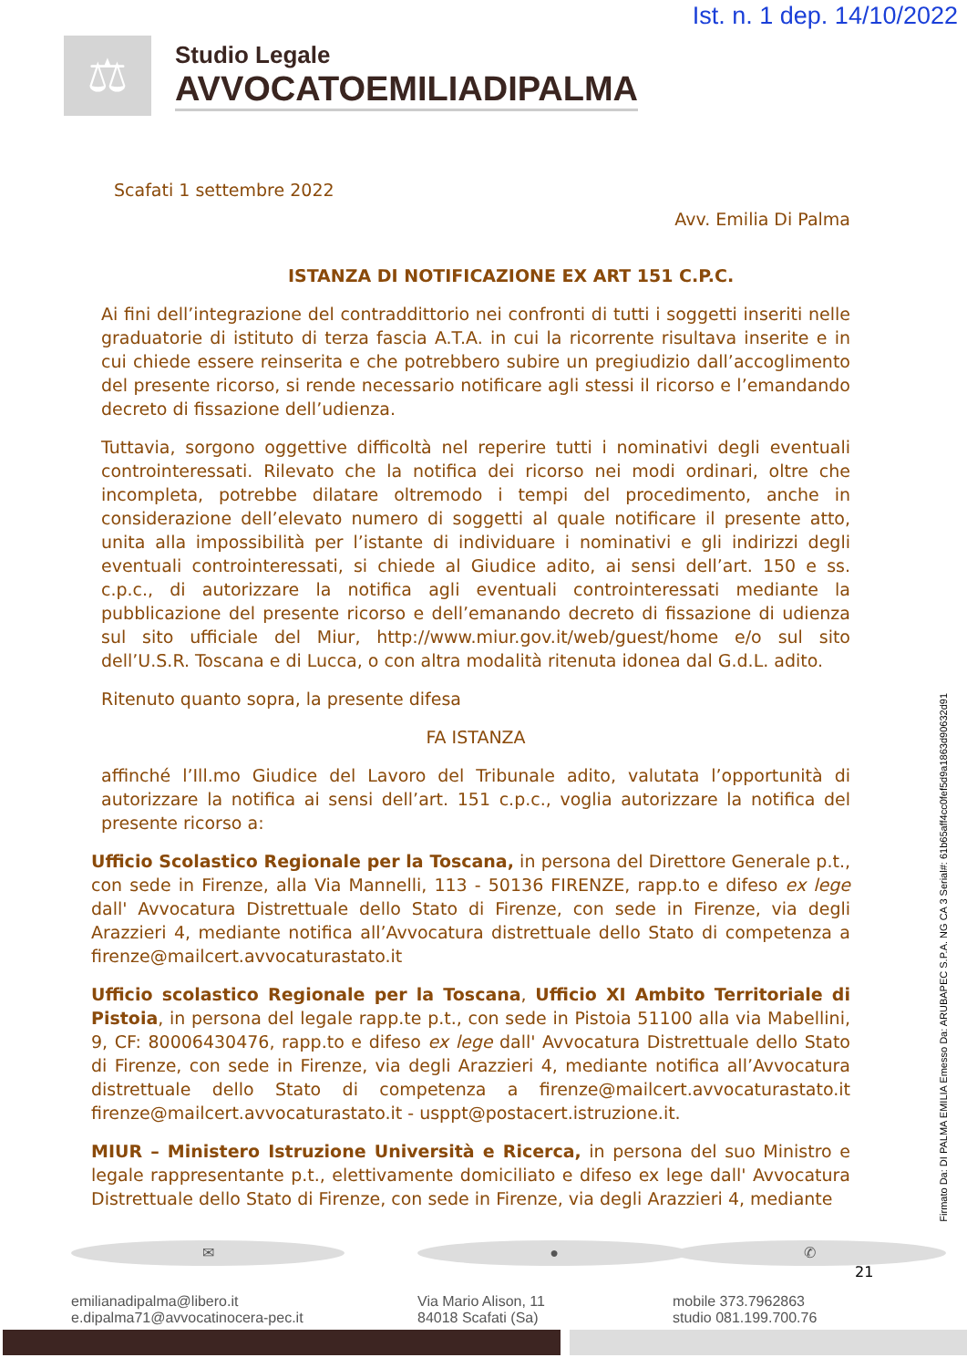Ist. n. 1 dep. 14/10/2022
⚖
Studio Legale
AVVOCATOEMILIADIPALMA
Scafati 1 settembre 2022
Avv. Emilia Di Palma
ISTANZA DI NOTIFICAZIONE EX ART 151 C.P.C.
Ai fini dell’integrazione del contraddittorio nei confronti di tutti i soggetti inseriti nelle graduatorie di istituto di terza fascia A.T.A. in cui la ricorrente risultava inserite e in cui chiede essere reinserita e che potrebbero subire un pregiudizio dall’accoglimento del presente ricorso, si rende necessario notificare agli stessi il ricorso e l’emandando decreto di fissazione dell’udienza.
Tuttavia, sorgono oggettive difficoltà nel reperire tutti i nominativi degli eventuali controinteressati. Rilevato che la notifica dei ricorso nei modi ordinari, oltre che incompleta, potrebbe dilatare oltremodo i tempi del procedimento, anche in considerazione dell’elevato numero di soggetti al quale notificare il presente atto, unita alla impossibilità per l’istante di individuare i nominativi e gli indirizzi degli eventuali controinteressati, si chiede al Giudice adito, ai sensi dell’art. 150 e ss. c.p.c., di autorizzare la notifica agli eventuali controinteressati mediante la pubblicazione del presente ricorso e dell’emanando decreto di fissazione di udienza sul sito ufficiale del Miur, http://www.miur.gov.it/web/guest/home e/o sul sito dell’U.S.R. Toscana e di Lucca, o con altra modalità ritenuta idonea dal G.d.L. adito.
Ritenuto quanto sopra, la presente difesa
FA ISTANZA
affinché l’Ill.mo Giudice del Lavoro del Tribunale adito, valutata l’opportunità di autorizzare la notifica ai sensi dell’art. 151 c.p.c., voglia autorizzare la notifica del presente ricorso a:
Ufficio Scolastico Regionale per la Toscana, in persona del Direttore Generale p.t., con sede in Firenze, alla Via Mannelli, 113 - 50136 FIRENZE, rapp.to e difeso ex lege dall' Avvocatura Distrettuale dello Stato di Firenze, con sede in Firenze, via degli Arazzieri 4, mediante notifica all’Avvocatura distrettuale dello Stato di competenza a firenze@mailcert.avvocaturastato.it
Ufficio scolastico Regionale per la Toscana, Ufficio XI Ambito Territoriale di Pistoia, in persona del legale rapp.te p.t., con sede in Pistoia 51100 alla via Mabellini, 9, CF: 80006430476, rapp.to e difeso ex lege dall' Avvocatura Distrettuale dello Stato di Firenze, con sede in Firenze, via degli Arazzieri 4, mediante notifica all’Avvocatura distrettuale dello Stato di competenza a firenze@mailcert.avvocaturastato.it firenze@mailcert.avvocaturastato.it - usppt@postacert.istruzione.it.
MIUR – Ministero Istruzione Università e Ricerca, in persona del suo Ministro e legale rappresentante p.t., elettivamente domiciliato e difeso ex lege dall' Avvocatura Distrettuale dello Stato di Firenze, con sede in Firenze, via degli Arazzieri 4, mediante
✉
emilianadipalma@libero.it
e.dipalma71@avvocatinocera-pec.it
●
Via Mario Alison, 11
84018 Scafati (Sa)
✆
mobile 373.7962863
studio 081.199.700.76
21
Firmato Da: DI PALMA EMILIA Emesso Da: ARUBAPEC S.P.A. NG CA 3 Serial#: 61b65aff4cc0fef5d9a1863d90632d91